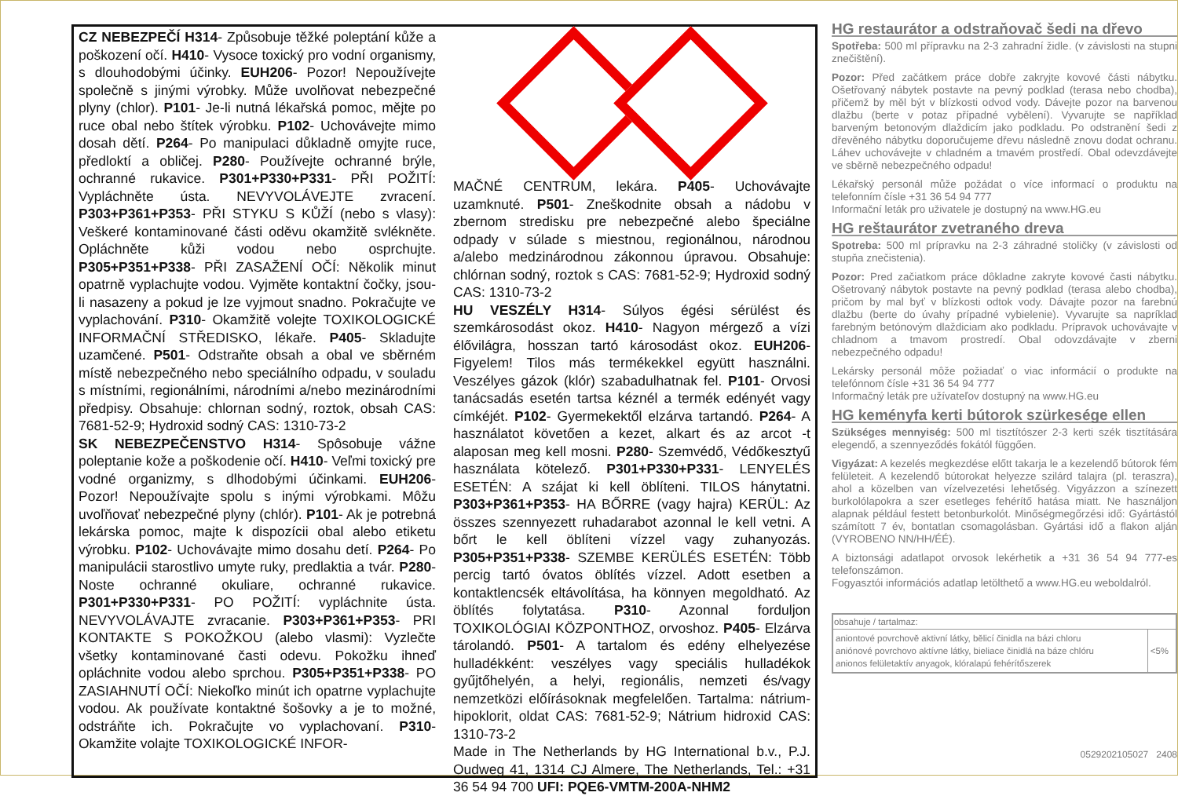CZ NEBEZPEČÍ H314- Způsobuje těžké poleptání kůže a poškození očí. H410- Vysoce toxický pro vodní organismy, s dlouhodobými účinky. EUH206- Pozor! Nepoužívejte společně s jinými výrobky. Může uvolňovat nebezpečné plyny (chlor). P101- Je-li nutná lékařská pomoc, mějte po ruce obal nebo štítek výrobku. P102- Uchovávejte mimo dosah dětí. P264- Po manipulaci důkladně omyjte ruce, předloktí a obličej. P280- Používejte ochranné brýle, ochranné rukavice. P301+P330+P331- PŘI POŽITÍ: Vypláchněte ústa. NEVYVOLÁVEJTE zvracení. P303+P361+P353- PŘI STYKU S KŮŽÍ (nebo s vlasy): Veškeré kontaminované části oděvu okamžitě svlékněte. Opláchněte kůži vodou nebo osprchujte. P305+P351+P338- PŘI ZASAŽENÍ OČÍ: Několik minut opatrně vyplachujte vodou. Vyjměte kontaktní čočky, jsou-li nasazeny a pokud je lze vyjmout snadno. Pokračujte ve vyplachování. P310- Okamžitě volejte TOXIKOLOGICKÉ INFORMAČNÍ STŘEDISKO, lékaře. P405- Skladujte uzamčené. P501- Odstraňte obsah a obal ve sběrném místě nebezpečného nebo speciálního odpadu, v souladu s místními, regionálními, národními a/nebo mezinárodními předpisy. Obsahuje: chlornan sodný, roztok, obsah CAS: 7681-52-9; Hydroxid sodný CAS: 1310-73-2
SK NEBEZPEČENSTVO H314- Spôsobuje vážne poleptanie kože a poškodenie očí. H410- Veľmi toxický pre vodné organizmy, s dlhodobými účinkami. EUH206- Pozor! Nepoužívajte spolu s inými výrobkami. Môžu uvoľňovať nebezpečné plyny (chlór). P101- Ak je potrebná lekárska pomoc, majte k dispozícii obal alebo etiketu výrobku. P102- Uchovávajte mimo dosahu detí. P264- Po manipulácii starostlivo umyte ruky, predlaktia a tvár. P280- Noste ochranné okuliare, ochranné rukavice. P301+P330+P331- PO POŽITÍ: vypláchnite ústa. NEVYVOLÁVAJTE zvracanie. P303+P361+P353- PRI KONTAKTE S POKOŽKOU (alebo vlasmi): Vyzlečte všetky kontaminované časti odevu. Pokožku ihneď opláchnite vodou alebo sprchou. P305+P351+P338- PO ZASIAHNUTÍ OČÍ: Niekoľko minút ich opatrne vyplachujte vodou. Ak používate kontaktné šošovky a je to možné, odstráňte ich. Pokračujte vo vyplachovaní. P310- Okamžite volajte TOXIKOLOGICKÉ INFOR-
MAČNÉ CENTRUM, lekára. P405- Uchovávajte uzamknuté. P501- Zneškodnite obsah a nádobu v zbernom stredisku pre nebezpečné alebo špeciálne odpady v súlade s miestnou, regionálnou, národnou a/alebo medzinárodnou zákonnou úpravou. Obsahuje: chlórnan sodný, roztok s CAS: 7681-52-9; Hydroxid sodný CAS: 1310-73-2
HU VESZÉLY H314- Súlyos égési sérülést és szemkárosodást okoz. H410- Nagyon mérgező a vízi élővilágra, hosszan tartó károsodást okoz. EUH206- Figyelem! Tilos más termékekkel együtt használni. Veszélyes gázok (klór) szabadulhatnak fel. P101- Orvosi tanácsadás esetén tartsa kéznél a termék edényét vagy címkéjét. P102- Gyermekektől elzárva tartandó. P264- A használatot követően a kezet, alkart és az arcot -t alaposan meg kell mosni. P280- Szemvédő, Védőkesztyű használata kötelező. P301+P330+P331- LENYELÉS ESETÉN: A szájat ki kell öblíteni. TILOS hánytatni. P303+P361+P353- HA BŐRRE (vagy hajra) KERÜL: Az összes szennyezett ruhadarabot azonnal le kell vetni. A bőrt le kell öblíteni vízzel vagy zuhanyozás. P305+P351+P338- SZEMBE KERÜLÉS ESETÉN: Több percig tartó óvatos öblítés vízzel. Adott esetben a kontaktlencsék eltávolítása, ha könnyen megoldható. Az öblítés folytatása. P310- Azonnal forduljon TOXIKOLÓGIAI KÖZPONTHOZ, orvoshoz. P405- Elzárva tárolandó. P501- A tartalom és edény elhelyezése hulladékként: veszélyes vagy speciális hulladékok gyűjtőhelyén, a helyi, regionális, nemzeti és/vagy nemzetközi előírásoknak megfelelően. Tartalma: nátrium-hipoklorit, oldat CAS: 7681-52-9; Nátrium hidroxid CAS: 1310-73-2
Made in The Netherlands by HG International b.v., P.J. Oudweg 41, 1314 CJ Almere, The Netherlands, Tel.: +31 36 54 94 700 UFI: PQE6-VMTM-200A-NHM2
HG restaurátor a odstraňovač šedi na dřevo
Spotřeba: 500 ml přípravku na 2-3 zahradní židle. (v závislosti na stupni znečištění).
Pozor: Před začátkem práce dobře zakryjte kovové části nábytku. Ošetřovaný nábytek postavte na pevný podklad (terasa nebo chodba), přičemž by měl být v blízkosti odvod vody. Dávejte pozor na barvenou dlažbu (berte v potaz případné vybělení). Vyvarujte se například barveným betonovým dlaždicím jako podkladu. Po odstranění šedi z dřevěného nábytku doporučujeme dřevu následně znovu dodat ochranu. Láhev uchovávejte v chladném a tmavém prostředí. Obal odevzdávejte ve sběrně nebezpečného odpadu!
Lékařský personál může požádat o více informací o produktu na telefonním čísle +31 36 54 94 777
Informační leták pro uživatele je dostupný na www.HG.eu
HG reštaurátor zvetraného dreva
Spotreba: 500 ml prípravku na 2-3 záhradné stoličky (v závislosti od stupňa znečistenia).
Pozor: Pred začiatkom práce dôkladne zakryte kovové časti nábytku. Ošetrovaný nábytok postavte na pevný podklad (terasa alebo chodba), pričom by mal byť v blízkosti odtok vody. Dávajte pozor na farebnú dlažbu (berte do úvahy prípadné vybielenie). Vyvarujte sa napríklad farebným betónovým dlaždiciam ako podkladu. Prípravok uchovávajte v chladnom a tmavom prostredí. Obal odovzdávajte v zberni nebezpečného odpadu!
Lekársky personál môže požiadať o viac informácií o produkte na telefónnom čísle +31 36 54 94 777
Informačný leták pre užívateľov dostupný na www.HG.eu
HG keményfa kerti bútorok szürkesége ellen
Szükséges mennyiség: 500 ml tisztítószer 2-3 kerti szék tisztítására elegendő, a szennyeződés fokától függően.
Vigyázat: A kezelés megkezdése előtt takarja le a kezelendő bútorok fém felületeit. A kezelendő bútorokat helyezze szilárd talajra (pl. teraszra), ahol a közelben van vízelvezetési lehetőség. Vigyázzon a színezett burkolólapokra a szer esetleges fehérítő hatása miatt. Ne használjon alapnak például festett betonburkolót. Minőségmegőrzési idő: Gyártástól számított 7 év, bontatlan csomagolásban. Gyártási idő a flakon alján (VYROBENO NN/HH/ÉÉ).
A biztonsági adatlapot orvosok lekérhetik a +31 36 54 94 777-es telefonszámon.
Fogyasztói információs adatlap letölthető a www.HG.eu weboldalról.
| obsahuje / tartalmaz: | |
| --- | --- |
| aniontové povrchově aktivní látky, bělicí činidla na bázi chloru aniónové povrchovo aktívne látky, bieliace činidlá na báze chlóru anionos felületaktív anyagok, klóralapú fehérítőszerek | <5% |
0529202105027 2408